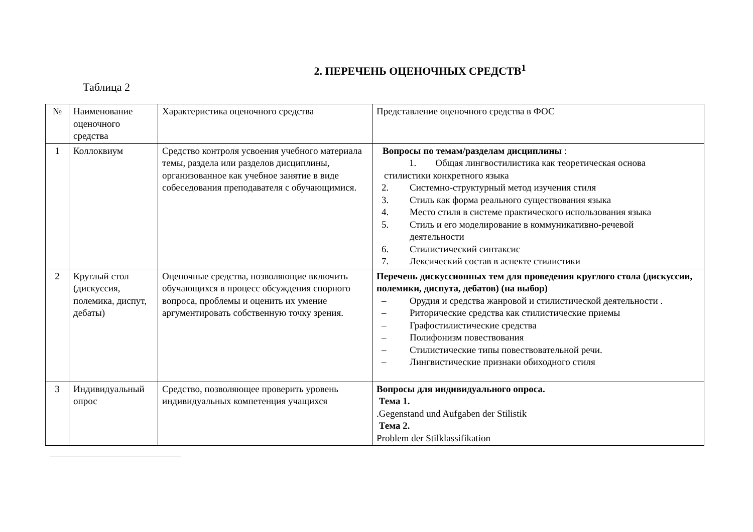2. ПЕРЕЧЕНЬ ОЦЕНОЧНЫХ СРЕДСТВ<sup>1</sup>
Таблица 2
| № | Наименование оценочного средства | Характеристика оценочного средства | Представление оценочного средства в ФОС |
| 1 | Коллоквиум | Средство контроля усвоения учебного материала темы, раздела или разделов дисциплины, организованное как учебное занятие в виде собеседования преподавателя с обучающимися. | Вопросы по темам/разделам дисциплины : 1. Общая лингвостилистика как теоретическая основа стилистики конкретного языка 2. Системно-структурный метод изучения стиля 3. Стиль как форма реального существования языка 4. Место стиля в системе практического использования языка 5. Стиль и его моделирование в коммуникативно-речевой деятельности 6. Стилистический синтаксис 7. Лексический состав в аспекте стилистики |
| 2 | Круглый стол (дискуссия, полемика, диспут, дебаты) | Оценочные средства, позволяющие включить обучающихся в процесс обсуждения спорного вопроса, проблемы и оценить их умение аргументировать собственную точку зрения. | Перечень дискуссионных тем для проведения круглого стола (дискуссии, полемики, диспута, дебатов) (на выбор) – Орудия и средства жанровой и стилистической деятельности . – Риторические средства как стилистические приемы – Графостилистические средства – Полифонизм повествования – Стилистические типы повествовательной речи. – Лингвистические признаки обиходного стиля |
| 3 | Индивидуальный опрос | Средство, позволяющее проверить уровень индивидуальных компетенция учащихся | Вопросы для индивидуального опроса. Тема 1. .Gegenstand und Aufgaben der Stilistik Тема 2. Problem der Stilklassifikation |